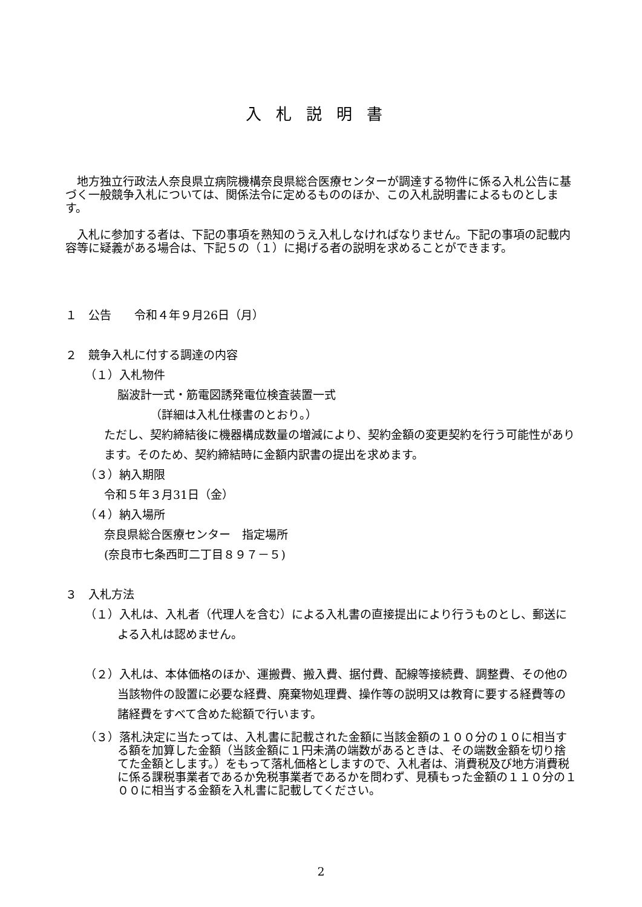入札説明書
地方独立行政法人奈良県立病院機構奈良県総合医療センターが調達する物件に係る入札公告に基づく一般競争入札については、関係法令に定めるもののほか、この入札説明書によるものとします。
入札に参加する者は、下記の事項を熟知のうえ入札しなければなりません。下記の事項の記載内容等に疑義がある場合は、下記５の（１）に掲げる者の説明を求めることができます。
１　公告　　令和４年９月26日（月）
２　競争入札に付する調達の内容
（１）入札物件
脳波計一式・筋電図誘発電位検査装置一式
（詳細は入札仕様書のとおり。）
ただし、契約締結後に機器構成数量の増減により、契約金額の変更契約を行う可能性があります。そのため、契約締結時に金額内訳書の提出を求めます。
（３）納入期限
令和５年３月31日（金）
（４）納入場所
奈良県総合医療センター　指定場所
(奈良市七条西町二丁目８９７－５)
３　入札方法
（１）入札は、入札者（代理人を含む）による入札書の直接提出により行うものとし、郵送による入札は認めません。
（２）入札は、本体価格のほか、運搬費、搬入費、据付費、配線等接続費、調整費、その他の当該物件の設置に必要な経費、廃棄物処理費、操作等の説明又は教育に要する経費等の諸経費をすべて含めた総額で行います。
（３）落札決定に当たっては、入札書に記載された金額に当該金額の１００分の１０に相当する額を加算した金額（当該金額に１円未満の端数があるときは、その端数金額を切り捨てた金額とします。）をもって落札価格としますので、入札者は、消費税及び地方消費税に係る課税事業者であるか免税事業者であるかを問わず、見積もった金額の１１０分の１００に相当する金額を入札書に記載してください。
2